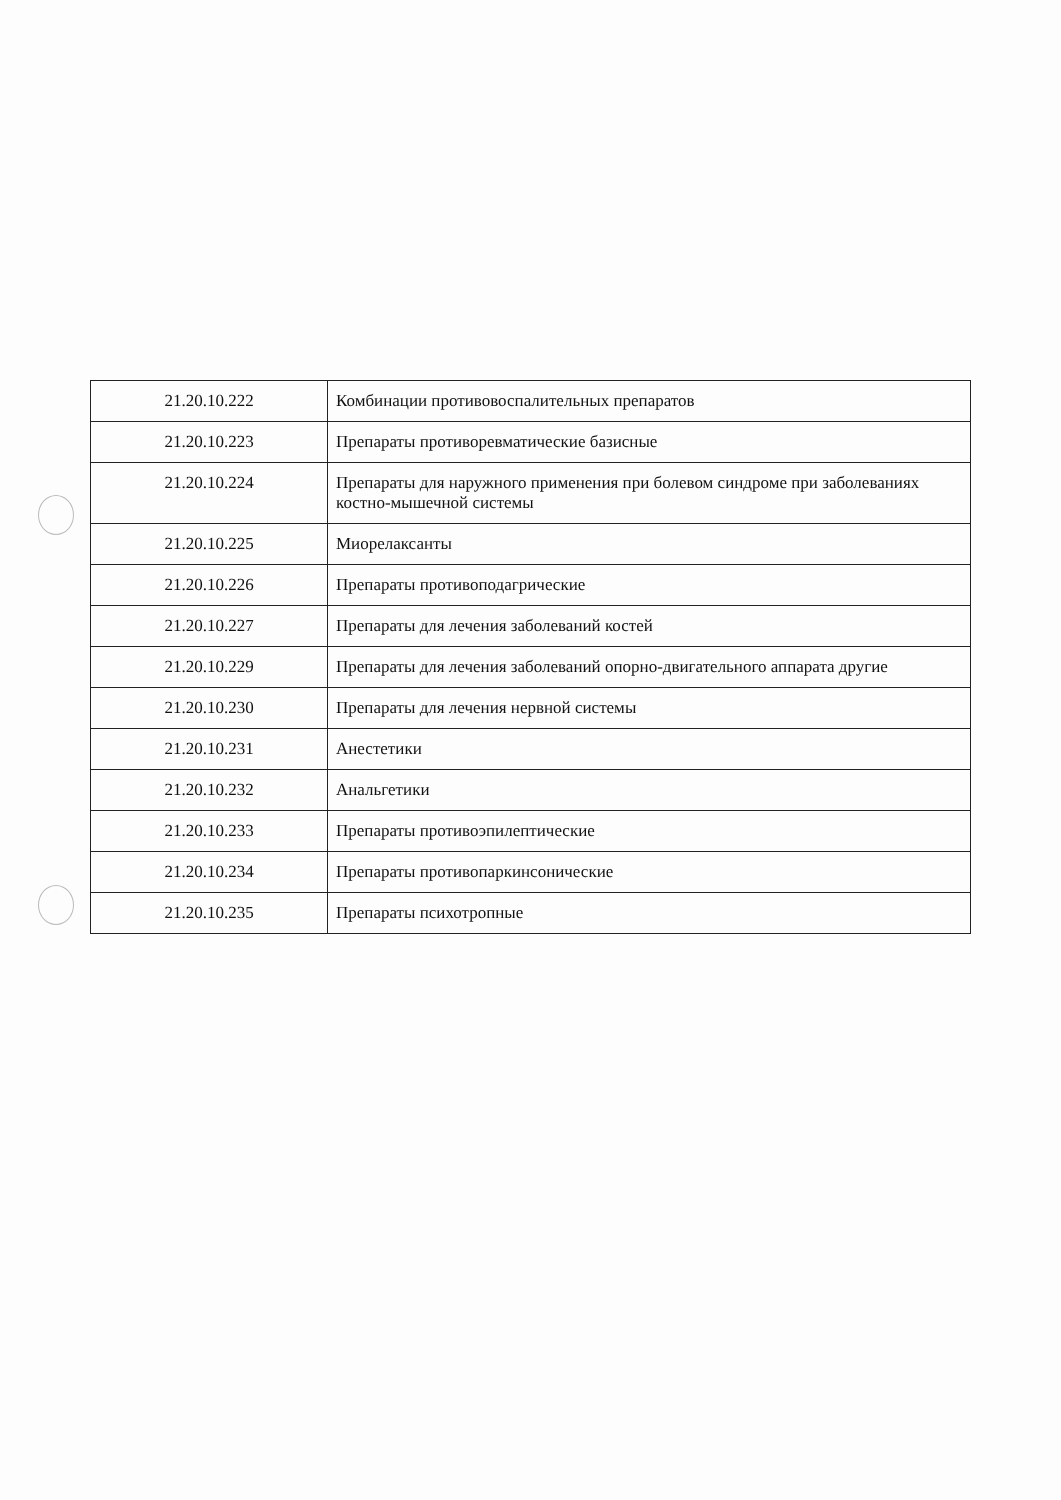| 21.20.10.222 | Комбинации противовоспалительных препаратов |
| 21.20.10.223 | Препараты противоревматические базисные |
| 21.20.10.224 | Препараты для наружного применения при болевом синдроме при заболеваниях костно-мышечной системы |
| 21.20.10.225 | Миорелаксанты |
| 21.20.10.226 | Препараты противоподагрические |
| 21.20.10.227 | Препараты для лечения заболеваний костей |
| 21.20.10.229 | Препараты для лечения заболеваний опорно-двигательного аппарата другие |
| 21.20.10.230 | Препараты для лечения нервной системы |
| 21.20.10.231 | Анестетики |
| 21.20.10.232 | Анальгетики |
| 21.20.10.233 | Препараты противоэпилептические |
| 21.20.10.234 | Препараты противопаркинсонические |
| 21.20.10.235 | Препараты психотропные |